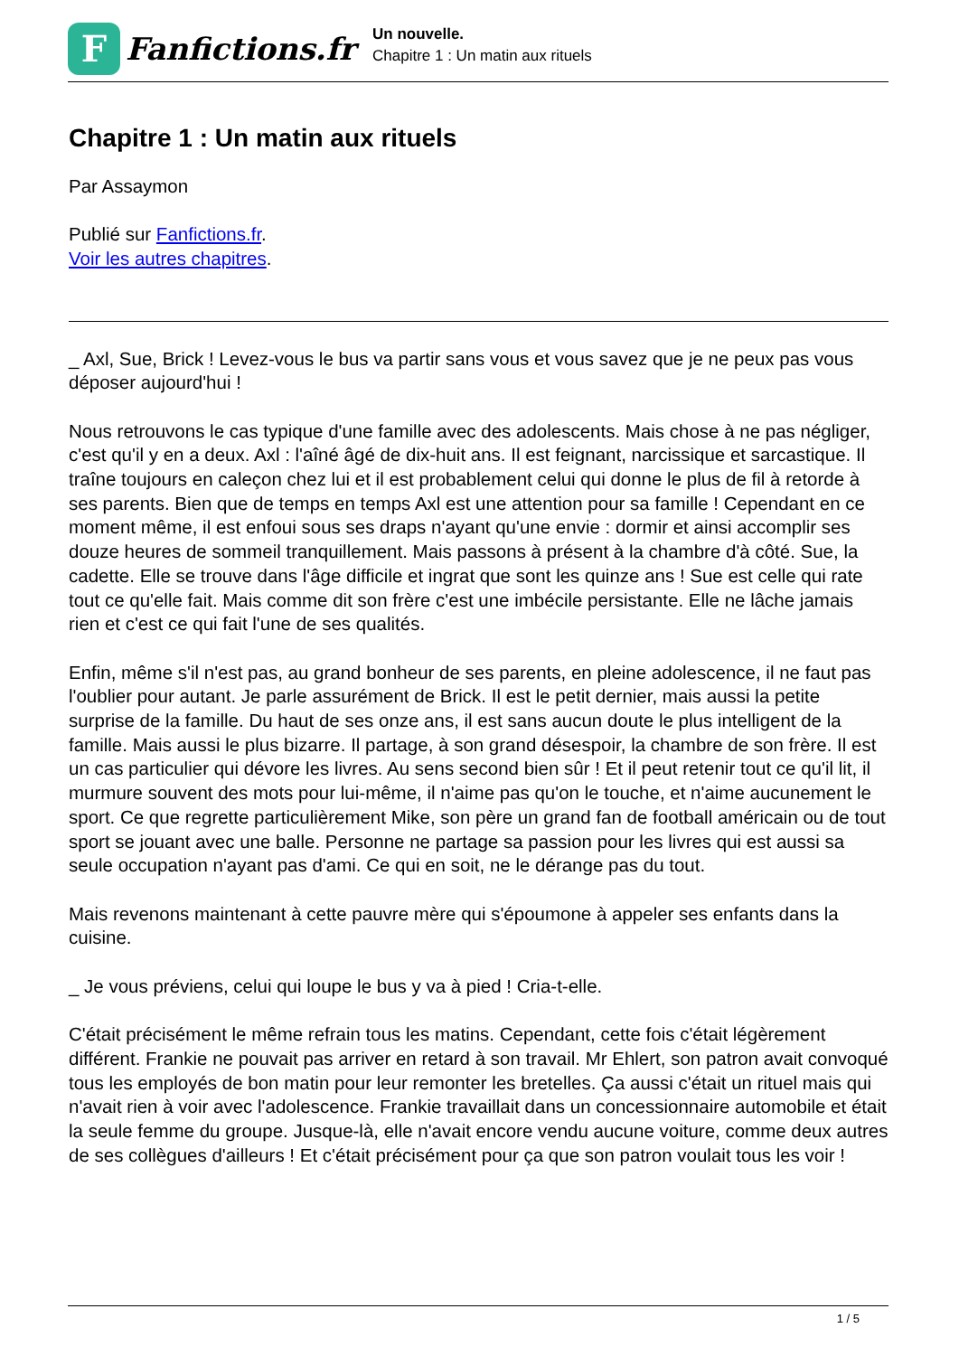F
Fanfictions.fr
Un nouvelle.
Chapitre 1 : Un matin aux rituels
Chapitre 1 : Un matin aux rituels
Par Assaymon
Publié sur Fanfictions.fr.
Voir les autres chapitres.
_ Axl, Sue, Brick ! Levez-vous le bus va partir sans vous et vous savez que je ne peux pas vous déposer aujourd'hui !
Nous retrouvons le cas typique d'une famille avec des adolescents. Mais chose à ne pas négliger, c'est qu'il y en a deux. Axl : l'aîné âgé de dix-huit ans. Il est feignant, narcissique et sarcastique. Il traîne toujours en caleçon chez lui et il est probablement celui qui donne le plus de fil à retorde à ses parents. Bien que de temps en temps Axl est une attention pour sa famille ! Cependant en ce moment même, il est enfoui sous ses draps n'ayant qu'une envie : dormir et ainsi accomplir ses douze heures de sommeil tranquillement. Mais passons à présent à la chambre d'à côté. Sue, la cadette. Elle se trouve dans l'âge difficile et ingrat que sont les quinze ans ! Sue est celle qui rate tout ce qu'elle fait. Mais comme dit son frère c'est une imbécile persistante. Elle ne lâche jamais rien et c'est ce qui fait l'une de ses qualités.
Enfin, même s'il n'est pas, au grand bonheur de ses parents, en pleine adolescence, il ne faut pas l'oublier pour autant. Je parle assurément de Brick. Il est le petit dernier, mais aussi la petite surprise de la famille. Du haut de ses onze ans, il est sans aucun doute le plus intelligent de la famille. Mais aussi le plus bizarre. Il partage, à son grand désespoir, la chambre de son frère. Il est un cas particulier qui dévore les livres. Au sens second bien sûr ! Et il peut retenir tout ce qu'il lit, il murmure souvent des mots pour lui-même, il n'aime pas qu'on le touche, et n'aime aucunement le sport. Ce que regrette particulièrement Mike, son père un grand fan de football américain ou de tout sport se jouant avec une balle. Personne ne partage sa passion pour les livres qui est aussi sa seule occupation n'ayant pas d'ami. Ce qui en soit, ne le dérange pas du tout.
Mais revenons maintenant à cette pauvre mère qui s'époumone à appeler ses enfants dans la cuisine.
_ Je vous préviens, celui qui loupe le bus y va à pied ! Cria-t-elle.
C'était précisément le même refrain tous les matins. Cependant, cette fois c'était légèrement différent. Frankie ne pouvait pas arriver en retard à son travail. Mr Ehlert, son patron avait convoqué tous les employés de bon matin pour leur remonter les bretelles. Ça aussi c'était un rituel mais qui n'avait rien à voir avec l'adolescence. Frankie travaillait dans un concessionnaire automobile et était la seule femme du groupe. Jusque-là, elle n'avait encore vendu aucune voiture, comme deux autres de ses collègues d'ailleurs ! Et c'était précisément pour ça que son patron voulait tous les voir !
1 / 5